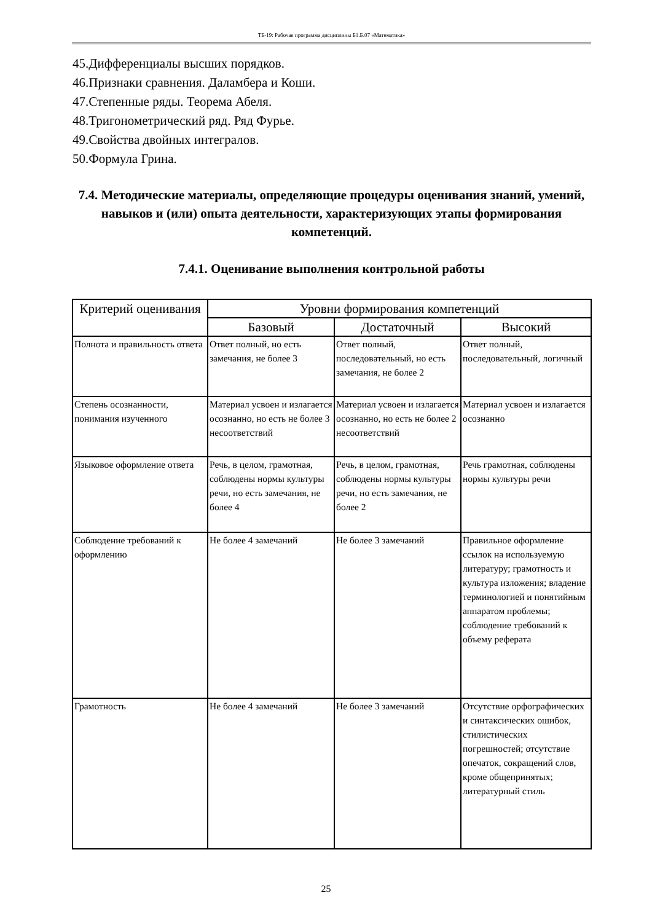ТБ-19: Рабочая программа дисциплины Б1.Б.07 «Математика»
45.Дифференциалы высших порядков.
46.Признаки сравнения. Даламбера и Коши.
47.Степенные ряды. Теорема Абеля.
48.Тригонометрический ряд. Ряд Фурье.
49.Свойства двойных интегралов.
50.Формула Грина.
7.4. Методические материалы, определяющие процедуры оценивания знаний, умений, навыков и (или) опыта деятельности, характеризующих этапы формирования компетенций.
7.4.1. Оценивание выполнения контрольной работы
| Критерий оценивания | Уровни формирования компетенций | | |
| --- | --- | --- | --- |
| | Базовый | Достаточный | Высокий |
| Полнота и правильность ответа | Ответ полный, но есть замечания, не более 3 | Ответ полный, последовательный, но есть замечания, не более 2 | Ответ полный, последовательный, логичный |
| Степень осознанности, понимания изученного | Материал усвоен и излагается осознанно, но есть не более 3 несоответствий | Материал усвоен и излагается осознанно, но есть не более 2 несоответствий | Материал усвоен и излагается осознанно |
| Языковое оформление ответа | Речь, в целом, грамотная, соблюдены нормы культуры речи, но есть замечания, не более 4 | Речь, в целом, грамотная, соблюдены нормы культуры речи, но есть замечания, не более 2 | Речь грамотная, соблюдены нормы культуры речи |
| Соблюдение требований к оформлению | Не более 4 замечаний | Не более 3 замечаний | Правильное оформление ссылок на используемую литературу; грамотность и культура изложения; владение терминологией и понятийным аппаратом проблемы; соблюдение требований к объему реферата |
| Грамотность | Не более 4 замечаний | Не более 3 замечаний | Отсутствие орфографических и синтаксических ошибок, стилистических погрешностей; отсутствие опечаток, сокращений слов, кроме общепринятых; литературный стиль |
25